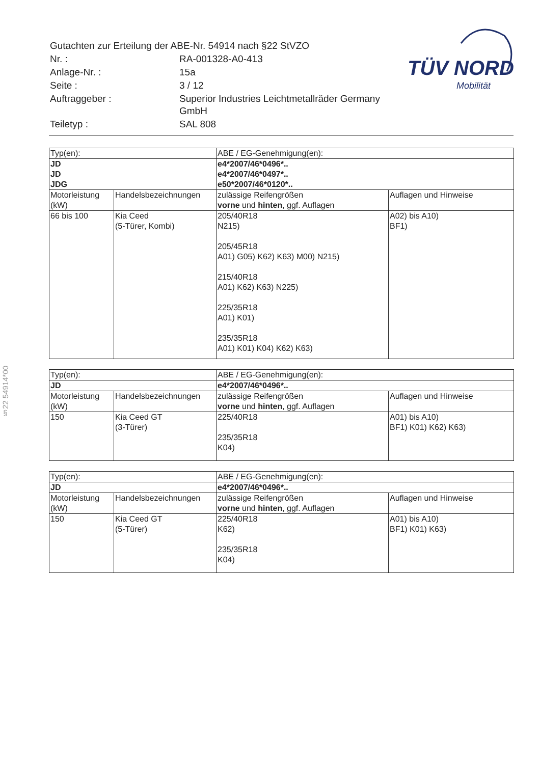| Gutachten zur Erteilung der ABE-Nr. 54914 nach §22 StVZO | |
| Nr. : | RA-001328-A0-413 |
| Anlage-Nr. : | 15a |
| Seite : | 3 / 12 |
| Auftraggeber : | Superior Industries Leichtmetallräder Germany GmbH |
| Teiletyp : | SAL 808 |
TÜV NORD
Mobilität
§22 54914*00
| Typ(en): | | ABE / EG-Genehmigung(en): | |
| JD JD JDG | | e4*2007/46*0496*.. e4*2007/46*0497*.. e50*2007/46*0120*.. | |
| Motorleistung (kW) | Handelsbezeichnungen | zulässige Reifengrößen vorne und hinten , ggf. Auflagen | Auflagen und Hinweise |
| 66 bis 100 | Kia Ceed (5-Türer, Kombi) | 205/40R18 N215) 205/45R18 A01) G05) K62) K63) M00) N215) 215/40R18 A01) K62) K63) N225) 225/35R18 A01) K01) 235/35R18 A01) K01) K04) K62) K63) | A02) bis A10) BF1) |
| Typ(en): | | ABE / EG-Genehmigung(en): | |
| JD | | e4*2007/46*0496*.. | |
| Motorleistung (kW) | Handelsbezeichnungen | zulässige Reifengrößen vorne und hinten , ggf. Auflagen | Auflagen und Hinweise |
| 150 | Kia Ceed GT (3-Türer) | 225/40R18 235/35R18 K04) | A01) bis A10) BF1) K01) K62) K63) |
| Typ(en): | | ABE / EG-Genehmigung(en): | |
| JD | | e4*2007/46*0496*.. | |
| Motorleistung (kW) | Handelsbezeichnungen | zulässige Reifengrößen vorne und hinten , ggf. Auflagen | Auflagen und Hinweise |
| 150 | Kia Ceed GT (5-Türer) | 225/40R18 K62) 235/35R18 K04) | A01) bis A10) BF1) K01) K63) |